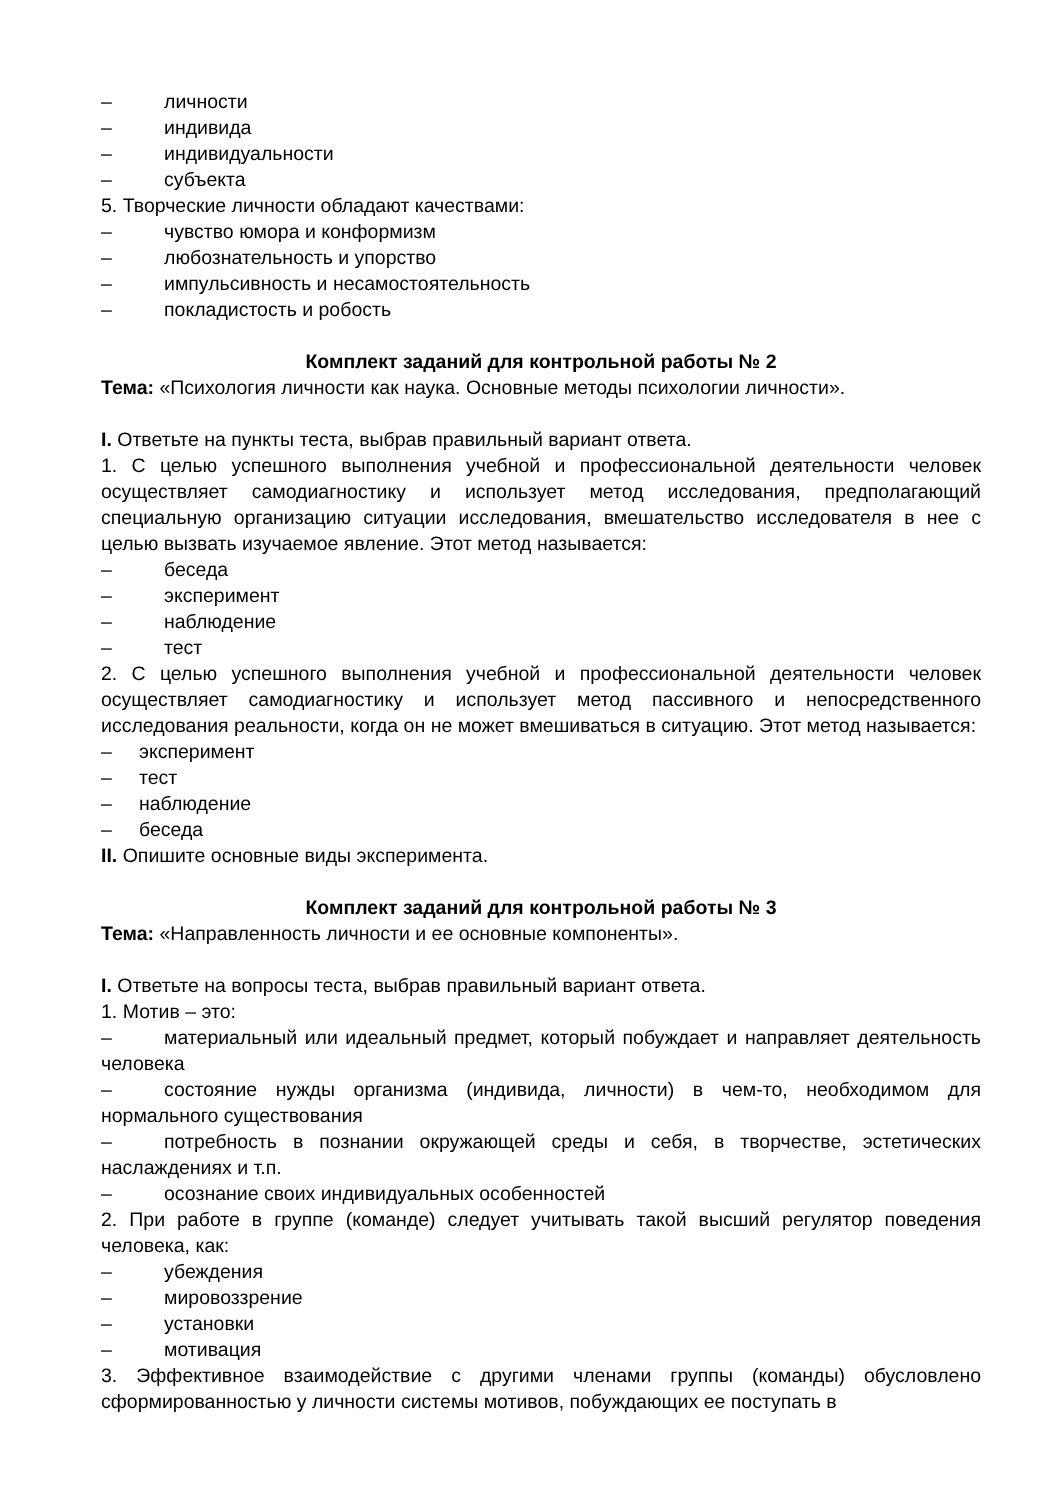– личности
– индивида
– индивидуальности
– субъекта
5. Творческие личности обладают качествами:
– чувство юмора и конформизм
– любознательность и упорство
– импульсивность и несамостоятельность
– покладистость и робость
Комплект заданий для контрольной работы № 2
Тема: «Психология личности как наука. Основные методы психологии личности».
I. Ответьте на пункты теста, выбрав правильный вариант ответа.
1. С целью успешного выполнения учебной и профессиональной деятельности человек осуществляет самодиагностику и использует метод исследования, предполагающий специальную организацию ситуации исследования, вмешательство исследователя в нее с целью вызвать изучаемое явление. Этот метод называется:
– беседа
– эксперимент
– наблюдение
– тест
2. С целью успешного выполнения учебной и профессиональной деятельности человек осуществляет самодиагностику и использует метод пассивного и непосредственного исследования реальности, когда он не может вмешиваться в ситуацию. Этот метод называется:
– эксперимент
– тест
– наблюдение
– беседа
II. Опишите основные виды эксперимента.
Комплект заданий для контрольной работы № 3
Тема: «Направленность личности и ее основные компоненты».
I. Ответьте на вопросы теста, выбрав правильный вариант ответа.
1. Мотив – это:
– материальный или идеальный предмет, который побуждает и направляет деятельность человека
– состояние нужды организма (индивида, личности) в чем-то, необходимом для нормального существования
– потребность в познании окружающей среды и себя, в творчестве, эстетических наслаждениях и т.п.
– осознание своих индивидуальных особенностей
2. При работе в группе (команде) следует учитывать такой высший регулятор поведения человека, как:
– убеждения
– мировоззрение
– установки
– мотивация
3. Эффективное взаимодействие с другими членами группы (команды) обусловлено сформированностью у личности системы мотивов, побуждающих ее поступать в